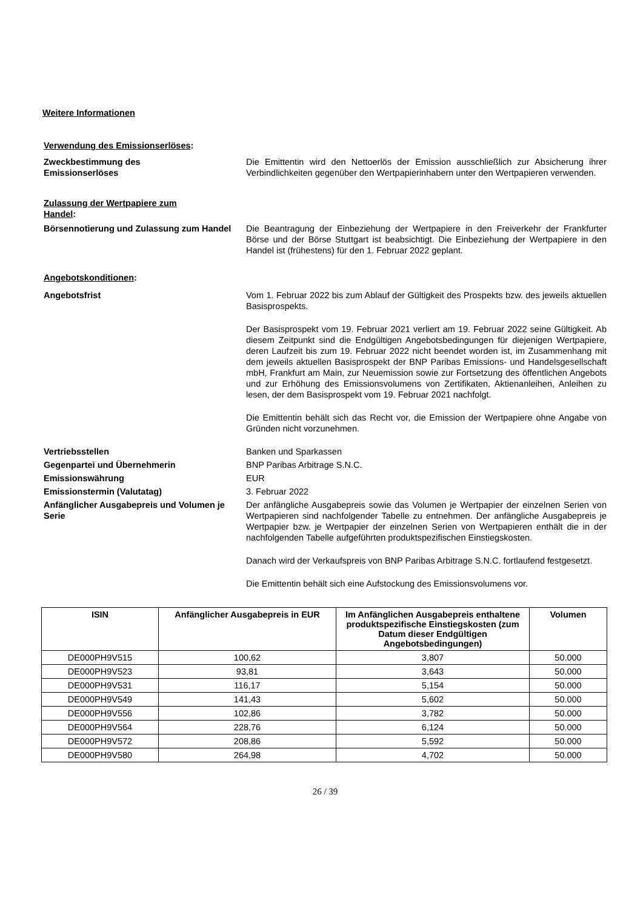Weitere Informationen
Verwendung des Emissionserlöses:
Zweckbestimmung des
Emissionserlöses
Die Emittentin wird den Nettoerlös der Emission ausschließlich zur Absicherung ihrer Verbindlichkeiten gegenüber den Wertpapierinhabern unter den Wertpapieren verwenden.
Zulassung der Wertpapiere zum Handel:
Börsennotierung und Zulassung zum Handel
Die Beantragung der Einbeziehung der Wertpapiere in den Freiverkehr der Frankfurter Börse und der Börse Stuttgart ist beabsichtigt. Die Einbeziehung der Wertpapiere in den Handel ist (frühestens) für den 1. Februar 2022 geplant.
Angebotskonditionen:
Angebotsfrist Vom 1. Februar 2022 bis zum Ablauf der Gültigkeit des Prospekts bzw. des jeweils aktuellen Basisprospekts.
Der Basisprospekt vom 19. Februar 2021 verliert am 19. Februar 2022 seine Gültigkeit. Ab diesem Zeitpunkt sind die Endgültigen Angebotsbedingungen für diejenigen Wertpapiere, deren Laufzeit bis zum 19. Februar 2022 nicht beendet worden ist, im Zusammenhang mit dem jeweils aktuellen Basisprospekt der BNP Paribas Emissions- und Handelsgesellschaft mbH, Frankfurt am Main, zur Neuemission sowie zur Fortsetzung des öffentlichen Angebots und zur Erhöhung des Emissionsvolumens von Zertifikaten, Aktienanleihen, Anleihen zu lesen, der dem Basisprospekt vom 19. Februar 2021 nachfolgt.
Die Emittentin behält sich das Recht vor, die Emission der Wertpapiere ohne Angabe von Gründen nicht vorzunehmen.
Vertriebsstellen Banken und Sparkassen
Gegenpartei und Übernehmerin BNP Paribas Arbitrage S.N.C.
Emissionswährung EUR
Emissionstermin (Valutatag) 3. Februar 2022
Anfänglicher Ausgabepreis und Volumen je Serie
Der anfängliche Ausgabepreis sowie das Volumen je Wertpapier der einzelnen Serien von Wertpapieren sind nachfolgender Tabelle zu entnehmen. Der anfängliche Ausgabepreis je Wertpapier bzw. je Wertpapier der einzelnen Serien von Wertpapieren enthält die in der nachfolgenden Tabelle aufgeführten produktspezifischen Einstiegskosten.
Danach wird der Verkaufspreis von BNP Paribas Arbitrage S.N.C. fortlaufend festgesetzt.
Die Emittentin behält sich eine Aufstockung des Emissionsvolumens vor.
| ISIN | Anfänglicher Ausgabepreis in EUR | Im Anfänglichen Ausgabepreis enthaltene produktspezifische Einstiegskosten (zum Datum dieser Endgültigen Angebotsbedingungen) | Volumen |
| --- | --- | --- | --- |
| DE000PH9V515 | 100,62 | 3,807 | 50.000 |
| DE000PH9V523 | 93,81 | 3,643 | 50.000 |
| DE000PH9V531 | 116,17 | 5,154 | 50.000 |
| DE000PH9V549 | 141,43 | 5,602 | 50.000 |
| DE000PH9V556 | 102,86 | 3,782 | 50.000 |
| DE000PH9V564 | 228,76 | 6,124 | 50.000 |
| DE000PH9V572 | 208,86 | 5,592 | 50.000 |
| DE000PH9V580 | 264,98 | 4,702 | 50.000 |
26 / 39